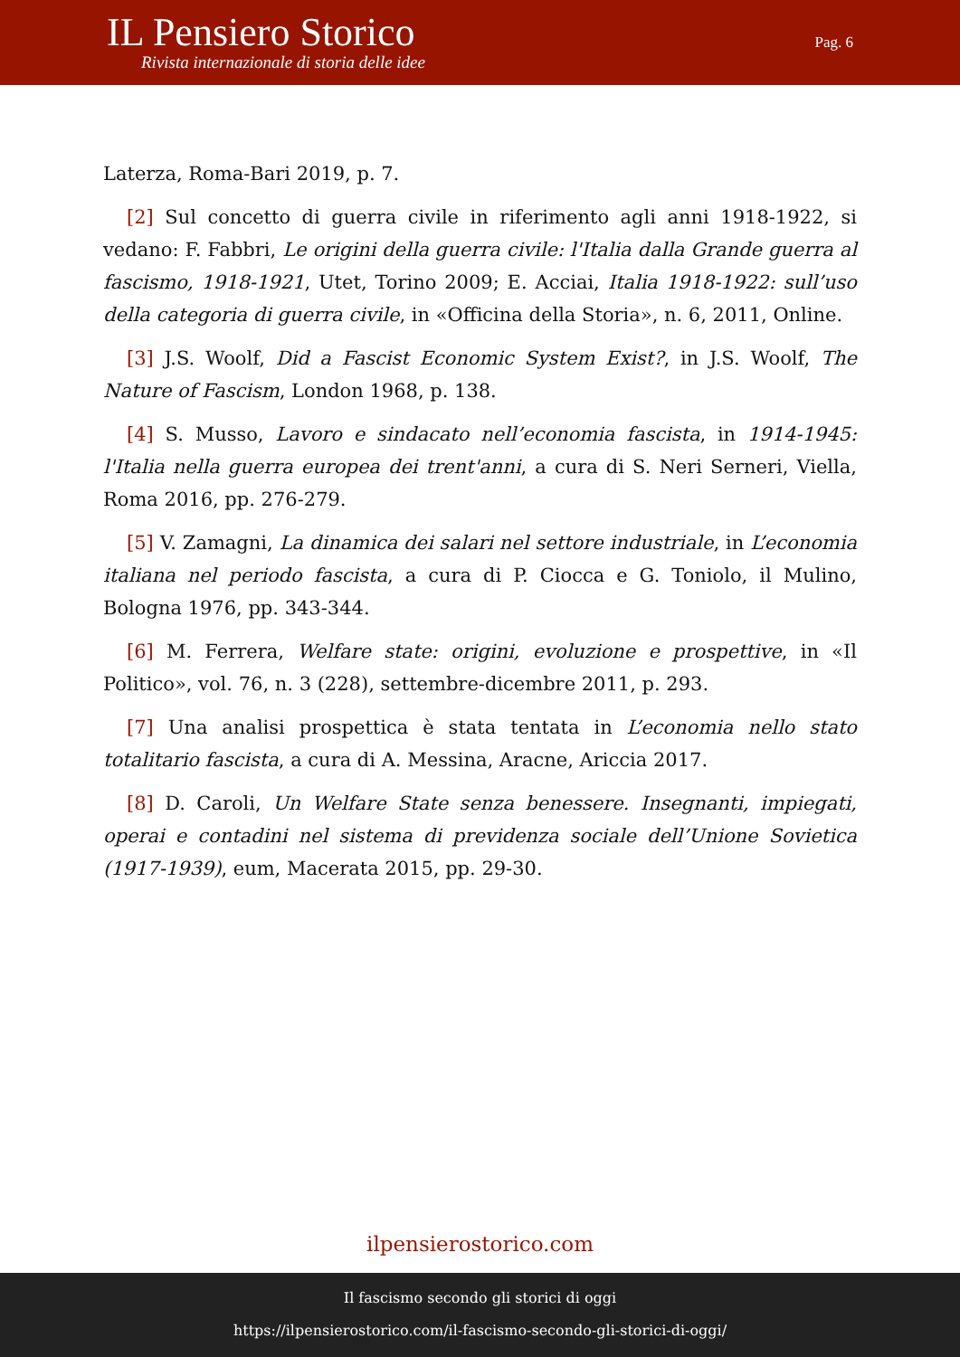IL Pensiero Storico
Rivista internazionale di storia delle idee
Pag. 6
Laterza, Roma-Bari 2019, p. 7.
[2] Sul concetto di guerra civile in riferimento agli anni 1918-1922, si vedano: F. Fabbri, Le origini della guerra civile: l'Italia dalla Grande guerra al fascismo, 1918-1921, Utet, Torino 2009; E. Acciai, Italia 1918-1922: sull’uso della categoria di guerra civile, in «Officina della Storia», n. 6, 2011, Online.
[3] J.S. Woolf, Did a Fascist Economic System Exist?, in J.S. Woolf, The Nature of Fascism, London 1968, p. 138.
[4] S. Musso, Lavoro e sindacato nell’economia fascista, in 1914-1945: l'Italia nella guerra europea dei trent'anni, a cura di S. Neri Serneri, Viella, Roma 2016, pp. 276-279.
[5] V. Zamagni, La dinamica dei salari nel settore industriale, in L’economia italiana nel periodo fascista, a cura di P. Ciocca e G. Toniolo, il Mulino, Bologna 1976, pp. 343-344.
[6] M. Ferrera, Welfare state: origini, evoluzione e prospettive, in «Il Politico», vol. 76, n. 3 (228), settembre-dicembre 2011, p. 293.
[7] Una analisi prospettica è stata tentata in L’economia nello stato totalitario fascista, a cura di A. Messina, Aracne, Ariccia 2017.
[8] D. Caroli, Un Welfare State senza benessere. Insegnanti, impiegati, operai e contadini nel sistema di previdenza sociale dell’Unione Sovietica (1917-1939), eum, Macerata 2015, pp. 29-30.
ilpensierostorico.com
Il fascismo secondo gli storici di oggi
https://ilpensierostorico.com/il-fascismo-secondo-gli-storici-di-oggi/